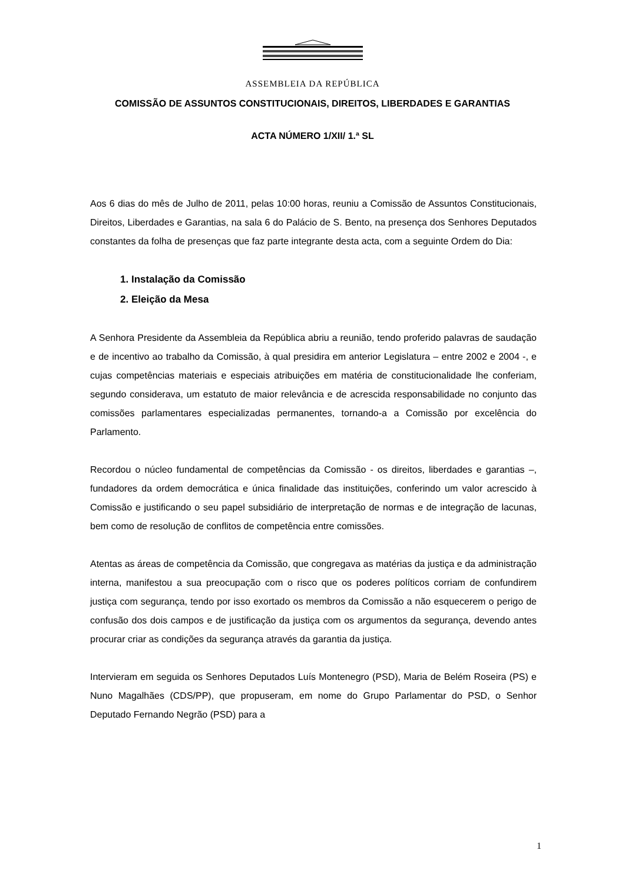ASSEMBLEIA DA REPÚBLICA
COMISSÃO DE ASSUNTOS CONSTITUCIONAIS, DIREITOS, LIBERDADES E GARANTIAS
ACTA NÚMERO 1/XII/ 1.ª SL
Aos 6 dias do mês de Julho de 2011, pelas 10:00 horas, reuniu a Comissão de Assuntos Constitucionais, Direitos, Liberdades e Garantias, na sala 6 do Palácio de S. Bento, na presença dos Senhores Deputados constantes da folha de presenças que faz parte integrante desta acta, com a seguinte Ordem do Dia:
1. Instalação da Comissão
2. Eleição da Mesa
A Senhora Presidente da Assembleia da República abriu a reunião, tendo proferido palavras de saudação e de incentivo ao trabalho da Comissão, à qual presidira em anterior Legislatura – entre 2002 e 2004 -, e cujas competências materiais e especiais atribuições em matéria de constitucionalidade lhe conferiam, segundo considerava, um estatuto de maior relevância e de acrescida responsabilidade no conjunto das comissões parlamentares especializadas permanentes, tornando-a a Comissão por excelência do Parlamento.
Recordou o núcleo fundamental de competências da Comissão - os direitos, liberdades e garantias –, fundadores da ordem democrática e única finalidade das instituições, conferindo um valor acrescido à Comissão e justificando o seu papel subsidiário de interpretação de normas e de integração de lacunas, bem como de resolução de conflitos de competência entre comissões.
Atentas as áreas de competência da Comissão, que congregava as matérias da justiça e da administração interna, manifestou a sua preocupação com o risco que os poderes políticos corriam de confundirem justiça com segurança, tendo por isso exortado os membros da Comissão a não esquecerem o perigo de confusão dos dois campos e de justificação da justiça com os argumentos da segurança, devendo antes procurar criar as condições da segurança através da garantia da justiça.
Intervieram em seguida os Senhores Deputados Luís Montenegro (PSD), Maria de Belém Roseira (PS) e Nuno Magalhães (CDS/PP), que propuseram, em nome do Grupo Parlamentar do PSD, o Senhor Deputado Fernando Negrão (PSD) para a
1